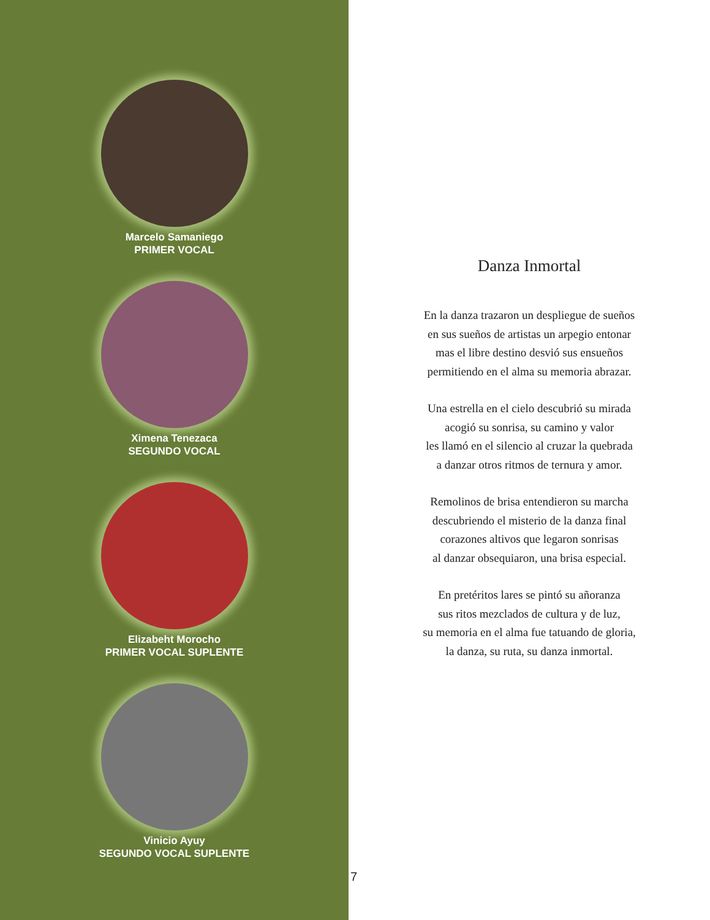Marcelo Samaniego
PRIMER VOCAL
Ximena Tenezaca
SEGUNDO VOCAL
Elizabeht Morocho
PRIMER VOCAL SUPLENTE
Vinicio Ayuy
SEGUNDO VOCAL SUPLENTE
7
Danza Inmortal
En la danza trazaron un despliegue de sueños
en sus sueños de artistas un arpegio entonar
mas el libre destino desvió sus ensueños
permitiendo en el alma su memoria abrazar.
Una estrella en el cielo descubrió su mirada
acogió su sonrisa, su camino y valor
les llamó en el silencio al cruzar la quebrada
a danzar otros ritmos de ternura y amor.
Remolinos de brisa entendieron su marcha
descubriendo el misterio de la danza final
corazones altivos que legaron sonrisas
al danzar obsequiaron, una brisa especial.
En pretéritos lares se pintó su añoranza
sus ritos mezclados de cultura y de luz,
su memoria en el alma fue tatuando de gloria,
la danza, su ruta, su danza inmortal.